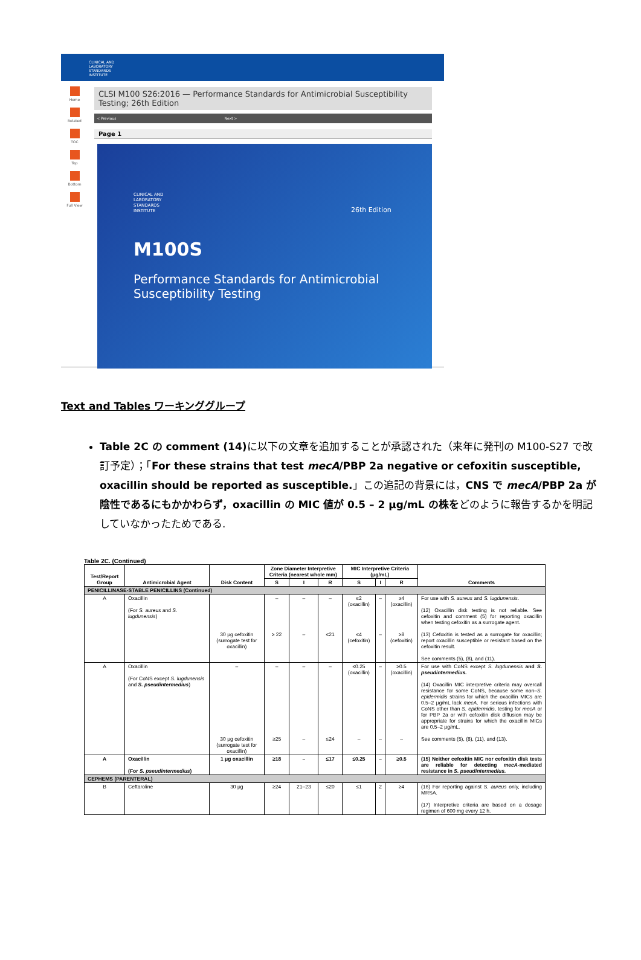CLINICAL AND
LABORATORY
STANDARDS
INSTITUTE
Home
Related
TOC
Top
Bottom
Full View
CLSI M100 S26:2016 — Performance Standards for Antimicrobial Susceptibility Testing; 26th Edition
< Previous Next >
Page 1
CLINICAL AND
LABORATORY
STANDARDS
INSTITUTE 26th Edition
M100S
Performance Standards for Antimicrobial
Susceptibility Testing
Text and Tables ワーキンググループ
Table 2C の comment (14) に以下の文章を追加することが承認された（来年に発刊の M100-S27 で改訂予定）；「For these strains that test mecA/PBP 2a negative or cefoxitin susceptible, oxacillin should be reported as susceptible.」この追記の背景には，CNS で mecA/PBP 2a が陰性であるにもかかわらず，oxacillin の MIC 値が 0.5 – 2 μg/mL の株をどのように報告するかを明記していなかったためである.
Table 2C. (Continued)
| Test/Report Group | Antimicrobial Agent | Disk Content | Zone Diameter Interpretive Criteria (nearest whole mm) | | | MIC Interpretive Criteria (μg/mL) | | | Comments |
| --- | --- | --- | --- | --- | --- | --- | --- | --- | --- |
| | | | S | I | R | S | I | R | |
| PENICILLINASE-STABLE PENICILLINS (Continued) | | | | | | | | | |
| A | Oxacillin (For S. aureus and S. lugdunensis ) | 30 μg cefoxitin (surrogate test for oxacillin) | – ≥ 22 | – – | – ≤21 | ≤2 (oxacillin) ≤4 (cefoxitin) | – – | ≥4 (oxacillin) ≥8 (cefoxitin) | For use with S. aureus and S. lugdunensis . (12) Oxacillin disk testing is not reliable. See cefoxitin and comment (5) for reporting oxacillin when testing cefoxitin as a surrogate agent. (13) Cefoxitin is tested as a surrogate for oxacillin; report oxacillin susceptible or resistant based on the cefoxitin result. See comments (5), (8), and (11). |
| A | Oxacillin (For CoNS except S. lugdunensis and S. pseudintermedius ) | – 30 μg cefoxitin (surrogate test for oxacillin) | – ≥25 | – – | – ≤24 | ≤0.25 (oxacillin) – | – – | ≥0.5 (oxacillin) – | For use with CoNS except S. lugdunensis and S. pseudintermedius. (14) Oxacillin MIC interpretive criteria may overcall resistance for some CoNS, because some non– S. epidermidis strains for which the oxacillin MICs are 0.5–2 μg/mL lack mecA . For serious infections with CoNS other than S. epidermidis , testing for mecA or for PBP 2a or with cefoxitin disk diffusion may be appropriate for strains for which the oxacillin MICs are 0.5–2 μg/mL. See comments (5), (8), (11), and (13). |
| A | Oxacillin (For S. pseudintermedius ) | 1 μg oxacillin | ≥18 | – | ≤17 | ≤0.25 | – | ≥0.5 | (15) Neither cefoxitin MIC nor cefoxitin disk tests are reliable for detecting mecA -mediated resistance in S. pseudintermedius. |
| CEPHEMS (PARENTERAL) | | | | | | | | | |
| B | Ceftaroline | 30 μg | ≥24 | 21–23 | ≤20 | ≤1 | 2 | ≥4 | (16) For reporting against S. aureus only, including MRSA. (17) Interpretive criteria are based on a dosage regimen of 600 mg every 12 h. |